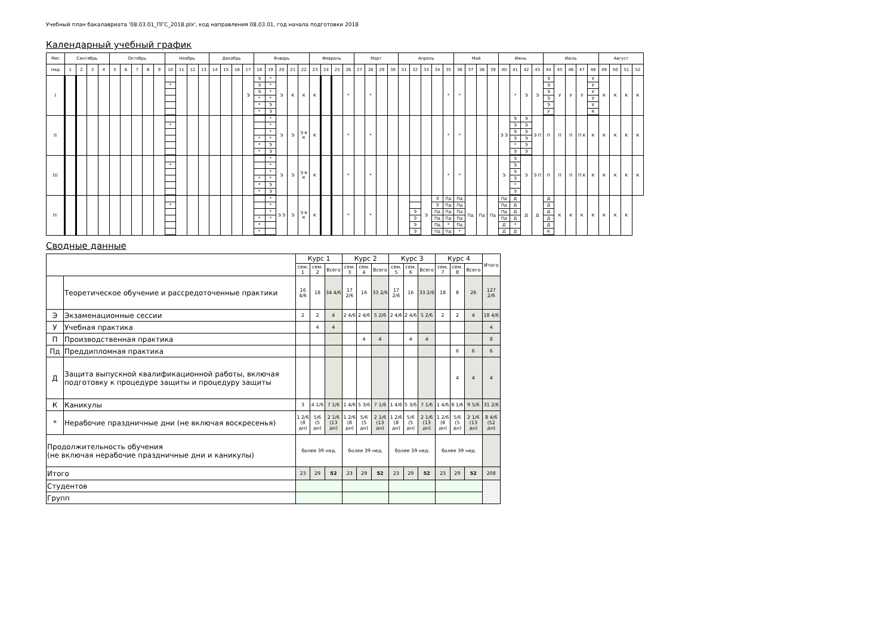Учебный план бакалавриата '08.03.01_ПГС_2018.plx', код направления 08.03.01, год начала подготовки 2018
Календарный учебный график
| Мес | Сентябрь | | | | Октябрь | | | | | Ноябрь | | | | Декабрь | | | | Январь | | | | | Февраль | | | | Март | | | | Апрель | | | | | Май | | | | Июнь | | | | Июль | | | | | Август | | | |
| --- | --- | --- | --- | --- | --- | --- | --- | --- | --- | --- | --- | --- | --- | --- | --- | --- | --- | --- | --- | --- | --- | --- | --- | --- | --- | --- | --- | --- | --- | --- | --- | --- | --- | --- | --- | --- | --- | --- | --- | --- | --- | --- | --- | --- | --- | --- | --- | --- | --- | --- | --- | --- |
| Нед | 1 | 2 | 3 | 4 | 5 | 6 | 7 | 8 | 9 | 10 | 11 | 12 | 13 | 14 | 15 | 16 | 17 | 18 | 19 | 20 | 21 | 22 | 23 | 24 | 25 | 26 | 27 | 28 | 29 | 30 | 31 | 32 | 33 | 34 | 35 | 36 | 37 | 38 | 39 | 40 | 41 | 42 | 43 | 44 | 45 | 46 | 47 | 48 | 49 | 50 | 51 | 52 |
| I | | | | | | | | | | * | | | | | | | Э | Э Э Э * * * | * * * * Э Э | Э | К | К | К | | | * | | * | | | | | | | * | * | | | | | * | Э | Э | Э Э Э Э Э У | У | У | У | У У У У У К | К | К | К | К |
| II | | | | | | | | | | * | | | | | | | | * * * | * * * * Э Э | Э | Э | Э К К | К | | | * | | * | | | | | | | * | * | | | | Э Э | Э Э Э Э * Э | Э Э Э Э Э Э | Э П | П | П | П | П К | К | К | К | К | К |
| III | | | | | | | | | | * | | | | | | | | * * * | * * * * Э Э | Э | Э | Э К К | К | | | * | | * | | | | | | | * | * | | | | Э | Э Э Э Э * Э | Э | Э П | П | П | П | П К | К | К | К | К | К |
| IV | | | | | | | | | | * | | | | | | | | * * * | * * * * | Э Э | Э | Э К К | К | | | * | | * | | | | Э Э Э Э | Э | Э Э Пд Пд Пд Пд | Пд Пд Пд Пд * Пд | Пд Пд Пд Пд Пд * | Пд | Пд | Пд | Пд Пд Пд Пд Д Д | Д Д Д Д * Д | Д | Д | Д Д Д Д Д К | К | К | К | К | К | К | К | |
Сводные данные
| | | Курс 1 | | | Курс 2 | | | Курс 3 | | | Курс 4 | | | Итого |
| --- | --- | --- | --- | --- | --- | --- | --- | --- | --- | --- | --- | --- | --- | --- |
| | | сем. 1 | сем. 2 | Всего | сем. 3 | сем. 4 | Всего | сем. 5 | сем. 6 | Всего | сем. 7 | сем. 8 | Всего | |
| | Теоретическое обучение и рассредоточенные практики | 16 4/6 | 18 | 34 4/6 | 17 2/6 | 16 | 33 2/6 | 17 2/6 | 16 | 33 2/6 | 18 | 8 | 26 | 127 2/6 |
| Э | Экзаменационные сессии | 2 | 2 | 4 | 2 4/6 | 2 4/6 | 5 2/6 | 2 4/6 | 2 4/6 | 5 2/6 | 2 | 2 | 4 | 18 4/6 |
| У | Учебная практика | | 4 | 4 | | | | | | | | | | 4 |
| П | Производственная практика | | | | | 4 | 4 | | 4 | 4 | | | | 8 |
| Пд | Преддипломная практика | | | | | | | | | | | 6 | 6 | 6 |
| Д | Защита выпускной квалификационной работы, включая подготовку к процедуре защиты и процедуру защиты | | | | | | | | | | | 4 | 4 | 4 |
| К | Каникулы | 3 | 4 1/6 | 7 1/6 | 1 4/6 | 5 3/6 | 7 1/6 | 1 4/6 | 5 3/6 | 7 1/6 | 1 4/6 | 8 1/6 | 9 5/6 | 31 2/6 |
| * | Нерабочие праздничные дни (не включая воскресенья) | 1 2/6 (8 дн) | 5/6 (5 дн) | 2 1/6 (13 дн) | 1 2/6 (8 дн) | 5/6 (5 дн) | 2 1/6 (13 дн) | 1 2/6 (8 дн) | 5/6 (5 дн) | 2 1/6 (13 дн) | 1 2/6 (8 дн) | 5/6 (5 дн) | 2 1/6 (13 дн) | 8 4/6 (52 дн) |
| Продолжительность обучения (не включая нерабочие праздничные дни и каникулы) | | более 39 нед. | | | более 39 нед. | | | более 39 нед. | | | более 39 нед. | | | |
| Итого | | 23 | 29 | 52 | 23 | 29 | 52 | 23 | 29 | 52 | 23 | 29 | 52 | 208 |
| Студентов | | | | | | | | | | | | | | |
| Групп | | | | | | | | | | | | | | |